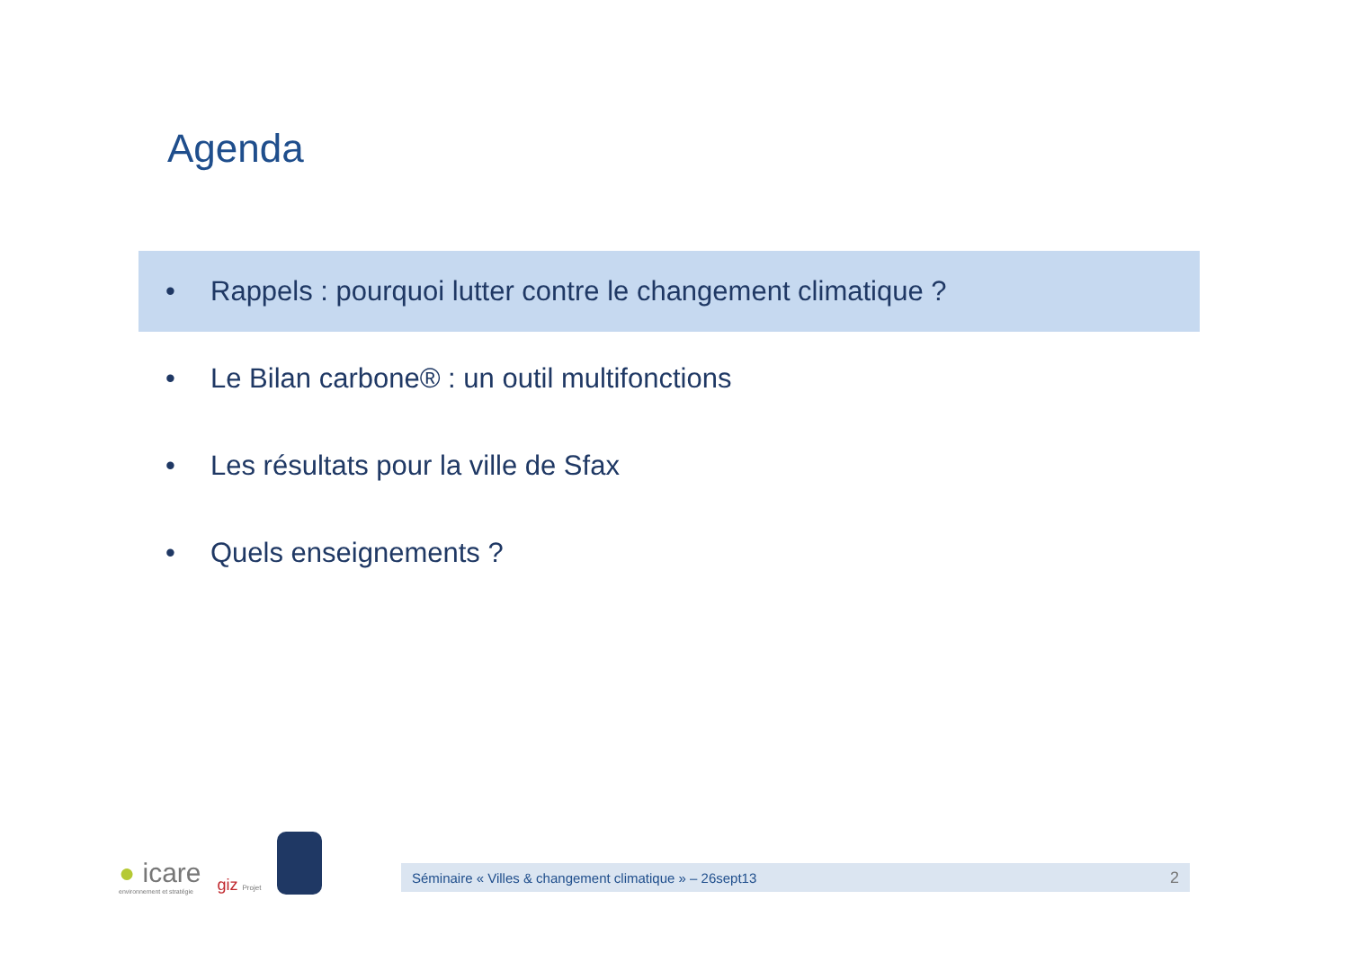Agenda
• Rappels : pourquoi lutter contre le changement climatique ?
• Le Bilan carbone® : un outil multifonctions
• Les résultats pour la ville de Sfax
• Quels enseignements ?
● icare
environnement et stratégie
giz Projet
Séminaire « Villes & changement climatique » – 26sept13 2